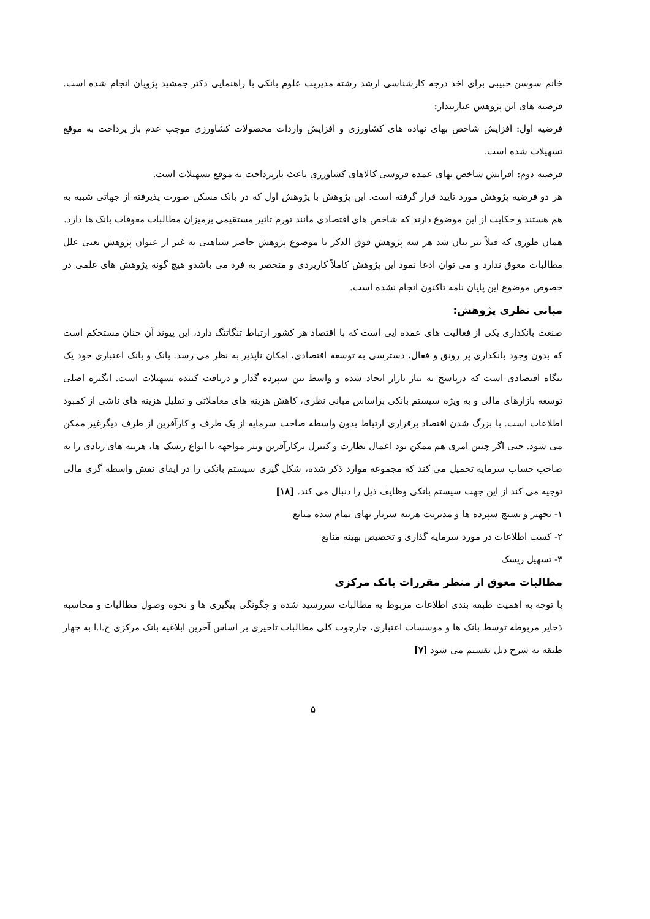خانم سوسن حبیبی برای اخذ درجه کارشناسی ارشد رشته مدیریت علوم بانکی با راهنمایی دکتر جمشید پژویان انجام شده است. فرضیه های این پژوهش عبارتنداز:
فرضیه اول: افزایش شاخص بهای نهاده های کشاورزی و افزایش واردات محصولات کشاورزی موجب عدم باز پرداخت به موقع تسهیلات شده است.
فرضیه دوم: افزایش شاخص بهای عمده فروشی کالاهای کشاورزی باعث بازپرداخت به موقع تسهیلات است.
هر دو فرضیه پژوهش مورد تایید قرار گرفته است. این پژوهش با پژوهش اول که در بانک مسکن صورت پذیرفته از جهاتی شبیه به هم هستند و حکایت از این موضوع دارند که شاخص های اقتصادی مانند تورم تاثیر مستقیمی برمیزان مطالبات معوقات بانک ها دارد.
همان طوری که قبلاً نیز بیان شد هر سه پژوهش فوق الذکر با موضوع پژوهش حاضر شباهتی به غیر از عنوان پژوهش یعنی علل مطالبات معوق ندارد و می توان ادعا نمود این پژوهش کاملاً کاربردی و منحصر به فرد می باشدو هیچ گونه پژوهش های علمی در خصوص موضوع این پایان نامه تاکنون انجام نشده است.
مبانی نظری پژوهش:
صنعت بانکداری یکی از فعالیت های عمده ایی است که با اقتصاد هر کشور ارتباط تنگاتنگ دارد، این پیوند آن چنان مستحکم است که بدون وجود بانکداری پر رونق و فعال، دسترسی به توسعه اقتصادی، امکان ناپذیر به نظر می رسد. بانک و بانک اعتباری خود یک بنگاه اقتصادی است که درپاسخ به نیاز بازار ایجاد شده و واسط بین سپرده گذار و دریافت کننده تسهیلات است. انگیزه اصلی توسعه بازارهای مالی و به ویژه سیستم بانکی براساس مبانی نظری، کاهش هزینه های معاملاتی و تقلیل هزینه های ناشی از کمبود اطلاعات است. با بزرگ شدن اقتصاد برقراری ارتباط بدون واسطه صاحب سرمایه از یک طرف و کارآفرین از طرف دیگرغیر ممکن می شود. حتی اگر چنین امری هم ممکن بود اعمال نظارت و کنترل برکارآفرین ونیز مواجهه با انواع ریسک ها، هزینه های زیادی را به صاحب حساب سرمایه تحمیل می کند که مجموعه موارد ذکر شده، شکل گیری سیستم بانکی را در ایفای نقش واسطه گری مالی توجیه می کند از این جهت سیستم بانکی وظایف ذیل را دنبال می کند. [۱۸]
۱- تجهیز و بسیج سپرده ها و مدیریت هزینه سربار بهای تمام شده منابع
۲- کسب اطلاعات در مورد سرمایه گذاری و تخصیص بهینه منابع
۳- تسهیل ریسک
مطالبات معوق از منظر مقررات بانک مرکزی
با توجه به اهمیت طبقه بندی اطلاعات مربوط به مطالبات سررسید شده و چگونگی پیگیری ها و نحوه وصول مطالبات و محاسبه ذخایر مربوطه توسط بانک ها و موسسات اعتباری، چارچوب کلی مطالبات تاخیری بر اساس آخرین ابلاغیه بانک مرکزی ج.ا.ا به چهار طبقه به شرح ذیل تقسیم می شود [۷]
۵